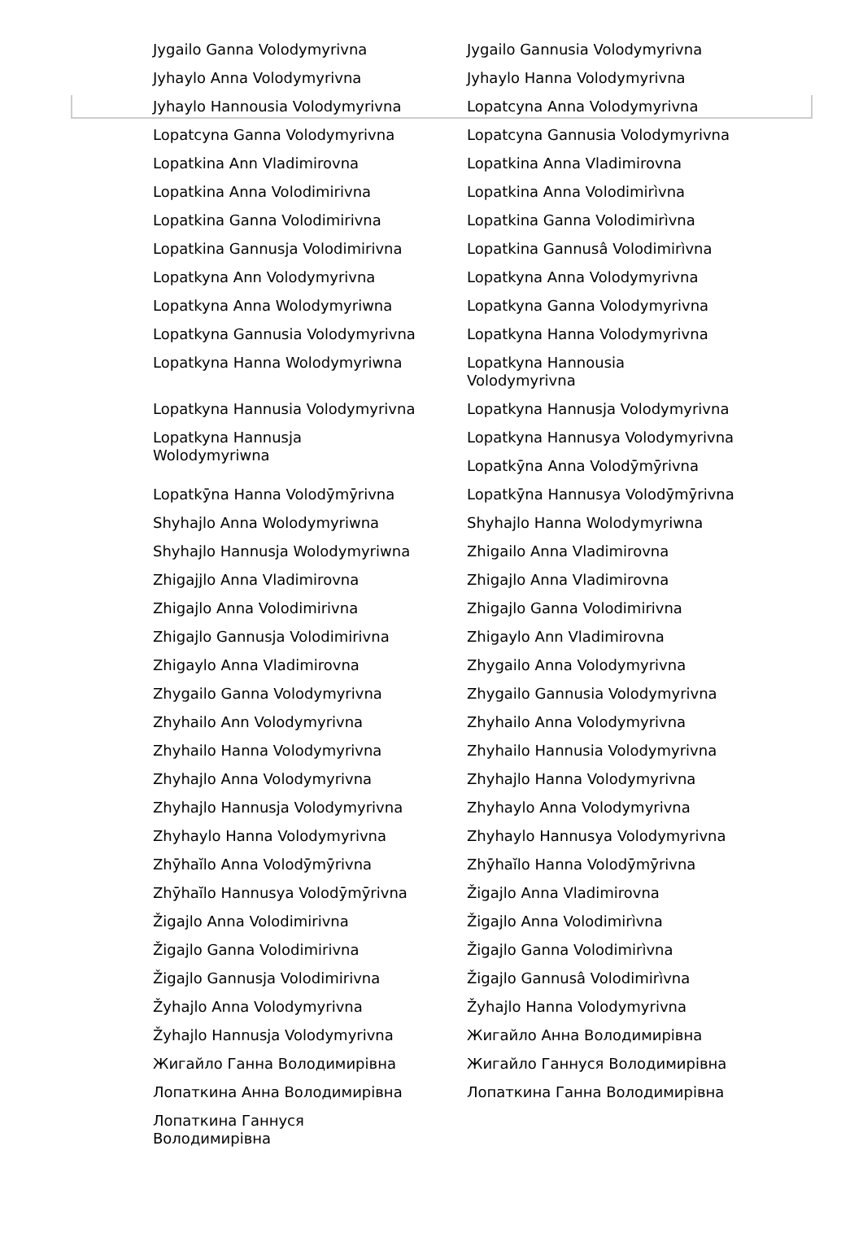| Jygailo Ganna Volodymyrivna | Jygailo Gannusia Volodymyrivna |
| Jyhaylo Anna Volodymyrivna | Jyhaylo Hanna Volodymyrivna |
| Jyhaylo Hannousia Volodymyrivna | Lopatcyna Anna Volodymyrivna |
| Lopatcyna Ganna Volodymyrivna | Lopatcyna Gannusia Volodymyrivna |
| Lopatkina Ann Vladimirovna | Lopatkina Anna Vladimirovna |
| Lopatkina Anna Volodimirivna | Lopatkina Anna Volodimirìvna |
| Lopatkina Ganna Volodimirivna | Lopatkina Ganna Volodimirìvna |
| Lopatkina Gannusja Volodimirivna | Lopatkina Gannusâ Volodimirìvna |
| Lopatkyna Ann Volodymyrivna | Lopatkyna Anna Volodymyrivna |
| Lopatkyna Anna Wolodymyriwna | Lopatkyna Ganna Volodymyrivna |
| Lopatkyna Gannusia Volodymyrivna | Lopatkyna Hanna Volodymyrivna |
| Lopatkyna Hanna Wolodymyriwna | Lopatkyna Hannousia Volodymyrivna |
| Lopatkyna Hannusia Volodymyrivna | Lopatkyna Hannusja Volodymyrivna |
| Lopatkyna Hannusja Wolodymyriwna | Lopatkyna Hannusya Volodymyrivna Lopatkȳna Anna Volodȳmȳrivna |
| Lopatkȳna Hanna Volodȳmȳrivna | Lopatkȳna Hannusya Volodȳmȳrivna |
| Shyhajlo Anna Wolodymyriwna | Shyhajlo Hanna Wolodymyriwna |
| Shyhajlo Hannusja Wolodymyriwna | Zhigailo Anna Vladimirovna |
| Zhigajjlo Anna Vladimirovna | Zhigajlo Anna Vladimirovna |
| Zhigajlo Anna Volodimirivna | Zhigajlo Ganna Volodimirivna |
| Zhigajlo Gannusja Volodimirivna | Zhigaylo Ann Vladimirovna |
| Zhigaylo Anna Vladimirovna | Zhygailo Anna Volodymyrivna |
| Zhygailo Ganna Volodymyrivna | Zhygailo Gannusia Volodymyrivna |
| Zhyhailo Ann Volodymyrivna | Zhyhailo Anna Volodymyrivna |
| Zhyhailo Hanna Volodymyrivna | Zhyhailo Hannusia Volodymyrivna |
| Zhyhajlo Anna Volodymyrivna | Zhyhajlo Hanna Volodymyrivna |
| Zhyhajlo Hannusja Volodymyrivna | Zhyhaylo Anna Volodymyrivna |
| Zhyhaylo Hanna Volodymyrivna | Zhyhaylo Hannusya Volodymyrivna |
| Zhȳhaĭlo Anna Volodȳmȳrivna | Zhȳhaĭlo Hanna Volodȳmȳrivna |
| Zhȳhaĭlo Hannusya Volodȳmȳrivna | Žigajlo Anna Vladimirovna |
| Žigajlo Anna Volodimirivna | Žigajlo Anna Volodimirìvna |
| Žigajlo Ganna Volodimirivna | Žigajlo Ganna Volodimirìvna |
| Žigajlo Gannusja Volodimirivna | Žigajlo Gannusâ Volodimirìvna |
| Žyhajlo Anna Volodymyrivna | Žyhajlo Hanna Volodymyrivna |
| Žyhajlo Hannusja Volodymyrivna | Жигайло Анна Володимирівна |
| Жигайло Ганна Володимирівна | Жигайло Ганнуся Володимирівна |
| Лопаткина Анна Володимирівна | Лопаткина Ганна Володимирівна |
| Лопаткина Ганнуся Володимирівна | |